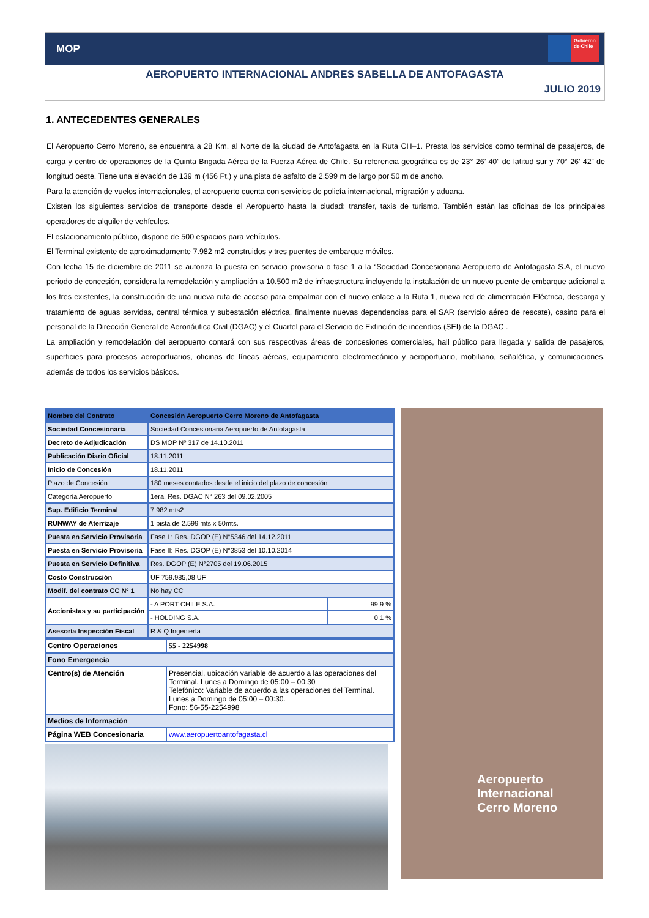MOP
Gobierno de Chile
AEROPUERTO INTERNACIONAL ANDRES SABELLA DE ANTOFAGASTA
JULIO 2019
1. ANTECEDENTES GENERALES
El Aeropuerto Cerro Moreno, se encuentra a 28 Km. al Norte de la ciudad de Antofagasta en la Ruta CH–1. Presta los servicios como terminal de pasajeros, de carga y centro de operaciones de la Quinta Brigada Aérea de la Fuerza Aérea de Chile. Su referencia geográfica es de 23° 26’ 40” de latitud sur y 70° 26’ 42” de longitud oeste. Tiene una elevación de 139 m (456 Ft.) y una pista de asfalto de 2.599 m de largo por 50 m de ancho.
Para la atención de vuelos internacionales, el aeropuerto cuenta con servicios de policía internacional, migración y aduana.
Existen los siguientes servicios de transporte desde el Aeropuerto hasta la ciudad: transfer, taxis de turismo. También están las oficinas de los principales operadores de alquiler de vehículos.
El estacionamiento público, dispone de 500 espacios para vehículos.
El Terminal existente de aproximadamente 7.982 m2 construidos y tres puentes de embarque móviles.
Con fecha 15 de diciembre de 2011 se autoriza la puesta en servicio provisoria o fase 1 a la “Sociedad Concesionaria Aeropuerto de Antofagasta S.A, el nuevo periodo de concesión, considera la remodelación y ampliación a 10.500 m2 de infraestructura incluyendo la instalación de un nuevo puente de embarque adicional a los tres existentes, la construcción de una nueva ruta de acceso para empalmar con el nuevo enlace a la Ruta 1, nueva red de alimentación Eléctrica, descarga y tratamiento de aguas servidas, central térmica y subestación eléctrica, finalmente nuevas dependencias para el SAR (servicio aéreo de rescate), casino para el personal de la Dirección General de Aeronáutica Civil (DGAC) y el Cuartel para el Servicio de Extinción de incendios (SEI) de la DGAC .
La ampliación y remodelación del aeropuerto contará con sus respectivas áreas de concesiones comerciales, hall público para llegada y salida de pasajeros, superficies para procesos aeroportuarios, oficinas de líneas aéreas, equipamiento electromecánico y aeroportuario, mobiliario, señalética, y comunicaciones, además de todos los servicios básicos.
| Nombre del Contrato | Concesión Aeropuerto Cerro Moreno de Antofagasta | |
| Sociedad Concesionaria | Sociedad Concesionaria Aeropuerto de Antofagasta | |
| Decreto de Adjudicación | DS MOP Nº 317 de 14.10.2011 | |
| Publicación Diario Oficial | 18.11.2011 | |
| Inicio de Concesión | 18.11.2011 | |
| Plazo de Concesión | 180 meses contados desde el inicio del plazo de concesión | |
| Categoría Aeropuerto | 1era. Res. DGAC N° 263 del 09.02.2005 | |
| Sup. Edificio Terminal | 7.982 mts2 | |
| RUNWAY de Aterrizaje | 1 pista de 2.599 mts x 50mts. | |
| Puesta en Servicio Provisoria | Fase I : Res. DGOP (E) N°5346 del 14.12.2011 | |
| Puesta en Servicio Provisoria | Fase II: Res. DGOP (E) N°3853 del 10.10.2014 | |
| Puesta en Servicio Definitiva | Res. DGOP (E) N°2705 del 19.06.2015 | |
| Costo Construcción | UF 759.985,08 UF | |
| Modif. del contrato CC Nº 1 | No hay CC | |
| Accionistas y su participación | - A PORT CHILE S.A. | 99,9 % |
| | - HOLDING S.A. | 0,1 % |
| Asesoría Inspección Fiscal | R & Q Ingeniería | |
| Centro Operaciones | 55 - 2254998 |
| Fono Emergencia | |
| Centro(s) de Atención | Presencial, ubicación variable de acuerdo a las operaciones del Terminal. Lunes a Domingo de 05:00 – 00:30 Telefónico: Variable de acuerdo a las operaciones del Terminal. Lunes a Domingo de 05:00 – 00:30. Fono: 56-55-2254998 |
| Medios de Información | |
| Página WEB Concesionaria | www.aeropuertoantofagasta.cl |
Aeropuerto Internacional
Cerro Moreno